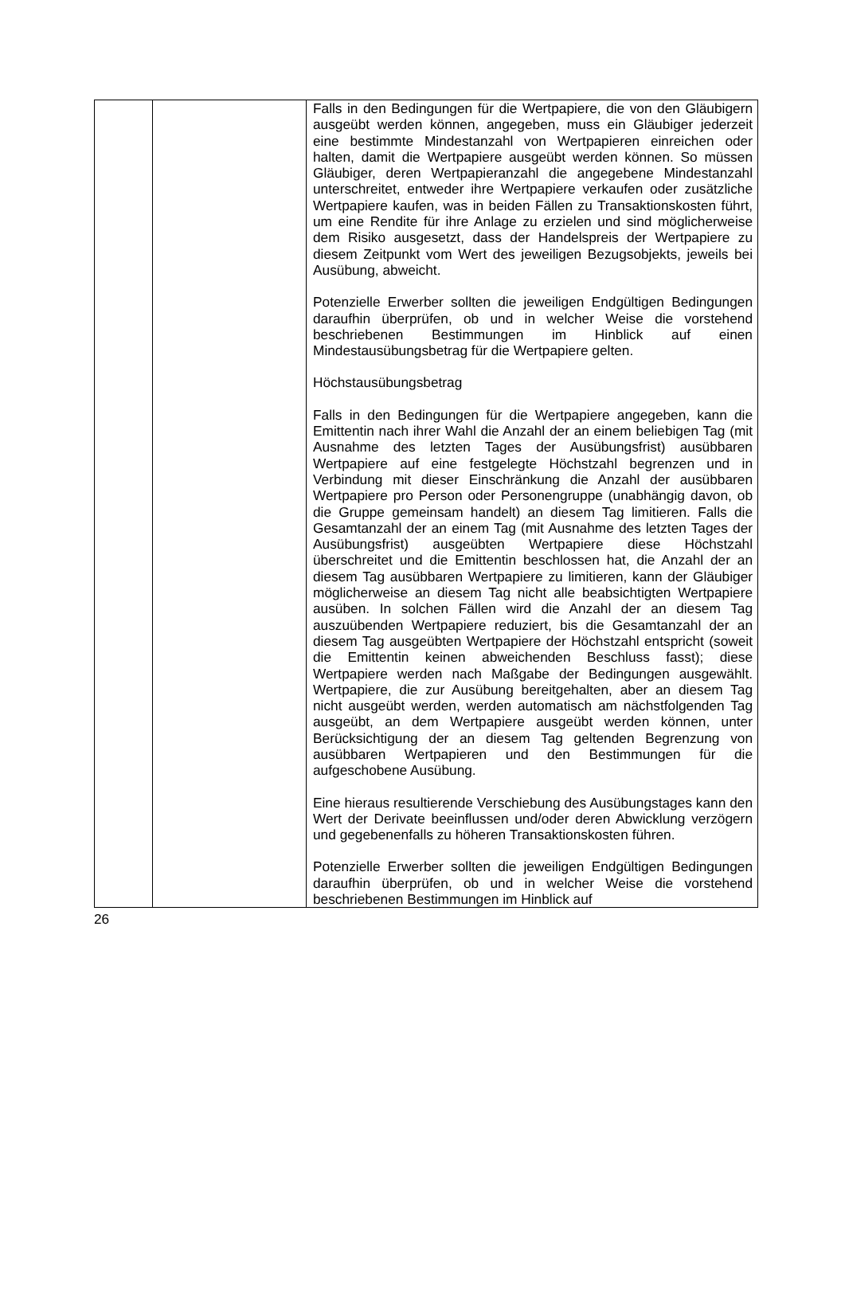| | | Falls in den Bedingungen für die Wertpapiere, die von den Gläubigern ausgeübt werden können, angegeben, muss ein Gläubiger jederzeit eine bestimmte Mindestanzahl von Wert­papieren einreichen oder halten, damit die Wertpapiere ausgeübt werden können. So müssen Gläubiger, deren Wertpapieranzahl die angegebene Mindestanzahl unterschreitet, entweder ihre Wertpapiere verkaufen oder zusätzliche Wertpapiere kaufen, was in beiden Fällen zu Transaktionskosten führt, um eine Rendite für ihre Anlage zu erzielen und sind möglicherweise dem Risiko ausgesetzt, dass der Handelspreis der Wertpapiere zu diesem Zeitpunkt vom Wert des jeweiligen Bezugsobjekts, jeweils bei Ausübung, abweicht. Potenzielle Erwerber sollten die jeweiligen Endgültigen Bedingungen daraufhin überprüfen, ob und in welcher Weise die vorstehend beschriebenen Bestimmungen im Hinblick auf einen Mindestausübungsbetrag für die Wertpapiere gelten. Höchstausübungsbetrag Falls in den Bedingungen für die Wertpapiere angegeben, kann die Emittentin nach ihrer Wahl die Anzahl der an einem beliebigen Tag (mit Ausnahme des letzten Tages der Ausübungsfrist) ausübbaren Wertpapiere auf eine festgelegte Höchstzahl begrenzen und in Verbindung mit dieser Einschränkung die Anzahl der ausübbaren Wertpapiere pro Person oder Personengruppe (unabhängig davon, ob die Gruppe gemeinsam handelt) an diesem Tag limitieren. Falls die Gesamtanzahl der an einem Tag (mit Ausnahme des letzten Tages der Ausübungsfrist) ausgeübten Wertpapiere diese Höchstzahl überschreitet und die Emittentin beschlossen hat, die Anzahl der an diesem Tag ausübbaren Wertpapiere zu limitieren, kann der Gläubiger möglicherweise an diesem Tag nicht alle beabsichtigten Wertpapiere ausüben. In solchen Fällen wird die Anzahl der an diesem Tag auszuübenden Wertpapiere reduziert, bis die Gesamtanzahl der an diesem Tag ausgeübten Wertpapiere der Höchstzahl entspricht (soweit die Emittentin keinen abweichenden Beschluss fasst); diese Wertpapiere werden nach Maßgabe der Bedingungen ausgewählt. Wertpapiere, die zur Ausübung bereitgehalten, aber an diesem Tag nicht ausgeübt werden, werden automatisch am nächstfolgenden Tag ausgeübt, an dem Wertpapiere ausgeübt werden können, unter Berücksichtigung der an diesem Tag geltenden Begrenzung von ausübbaren Wertpapieren und den Bestimmungen für die aufgeschobene Ausübung. Eine hieraus resultierende Verschiebung des Ausübungstages kann den Wert der Derivate beeinflussen und/oder deren Abwicklung verzögern und gegebenenfalls zu höheren Trans­aktionskosten führen. Potenzielle Erwerber sollten die jeweiligen Endgültigen Bedingungen daraufhin überprüfen, ob und in welcher Weise die vorstehend beschriebenen Bestimmungen im Hinblick auf |
26